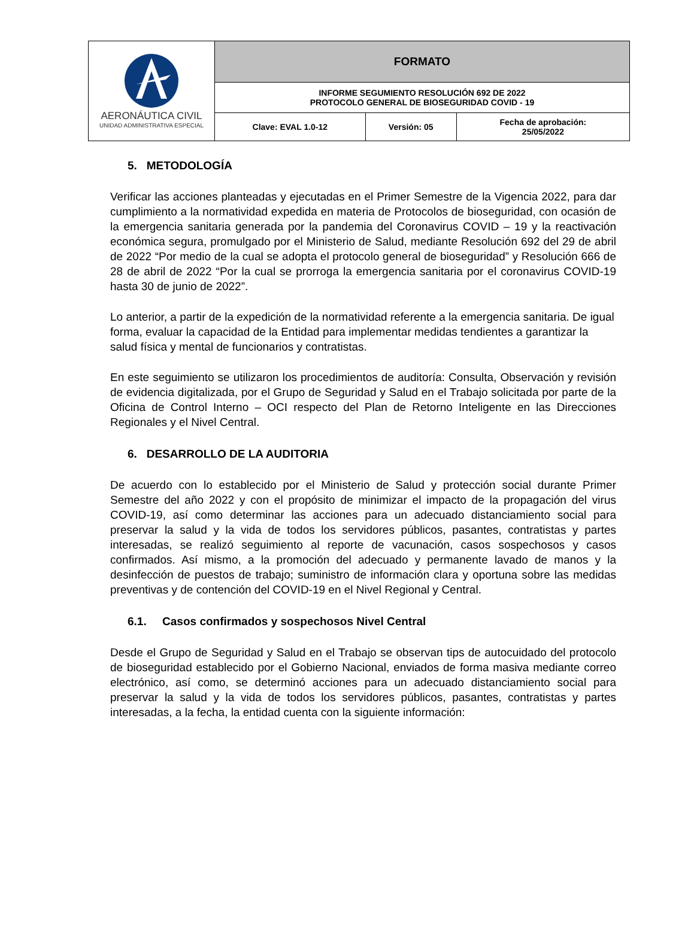| AERONÁUTICA CIVIL UNIDAD ADMINISTRATIVA ESPECIAL | FORMATO | | |
| | INFORME SEGUMIENTO RESOLUCIÓN 692 DE 2022 PROTOCOLO GENERAL DE BIOSEGURIDAD COVID - 19 | | |
| | Clave: EVAL 1.0-12 | Versión: 05 | Fecha de aprobación: 25/05/2022 |
5. METODOLOGÍA
Verificar las acciones planteadas y ejecutadas en el Primer Semestre de la Vigencia 2022, para dar cumplimiento a la normatividad expedida en materia de Protocolos de bioseguridad, con ocasión de la emergencia sanitaria generada por la pandemia del Coronavirus COVID – 19 y la reactivación económica segura, promulgado por el Ministerio de Salud, mediante Resolución 692 del 29 de abril de 2022 “Por medio de la cual se adopta el protocolo general de bioseguridad” y Resolución 666 de 28 de abril de 2022 “Por la cual se prorroga la emergencia sanitaria por el coronavirus COVID-19 hasta 30 de junio de 2022”.
Lo anterior, a partir de la expedición de la normatividad referente a la emergencia sanitaria. De igual forma, evaluar la capacidad de la Entidad para implementar medidas tendientes a garantizar la salud física y mental de funcionarios y contratistas.
En este seguimiento se utilizaron los procedimientos de auditoría: Consulta, Observación y revisión de evidencia digitalizada, por el Grupo de Seguridad y Salud en el Trabajo solicitada por parte de la Oficina de Control Interno – OCI respecto del Plan de Retorno Inteligente en las Direcciones Regionales y el Nivel Central.
6. DESARROLLO DE LA AUDITORIA
De acuerdo con lo establecido por el Ministerio de Salud y protección social durante Primer Semestre del año 2022 y con el propósito de minimizar el impacto de la propagación del virus COVID-19, así como determinar las acciones para un adecuado distanciamiento social para preservar la salud y la vida de todos los servidores públicos, pasantes, contratistas y partes interesadas, se realizó seguimiento al reporte de vacunación, casos sospechosos y casos confirmados. Así mismo, a la promoción del adecuado y permanente lavado de manos y la desinfección de puestos de trabajo; suministro de información clara y oportuna sobre las medidas preventivas y de contención del COVID-19 en el Nivel Regional y Central.
6.1. Casos confirmados y sospechosos Nivel Central
Desde el Grupo de Seguridad y Salud en el Trabajo se observan tips de autocuidado del protocolo de bioseguridad establecido por el Gobierno Nacional, enviados de forma masiva mediante correo electrónico, así como, se determinó acciones para un adecuado distanciamiento social para preservar la salud y la vida de todos los servidores públicos, pasantes, contratistas y partes interesadas, a la fecha, la entidad cuenta con la siguiente información: